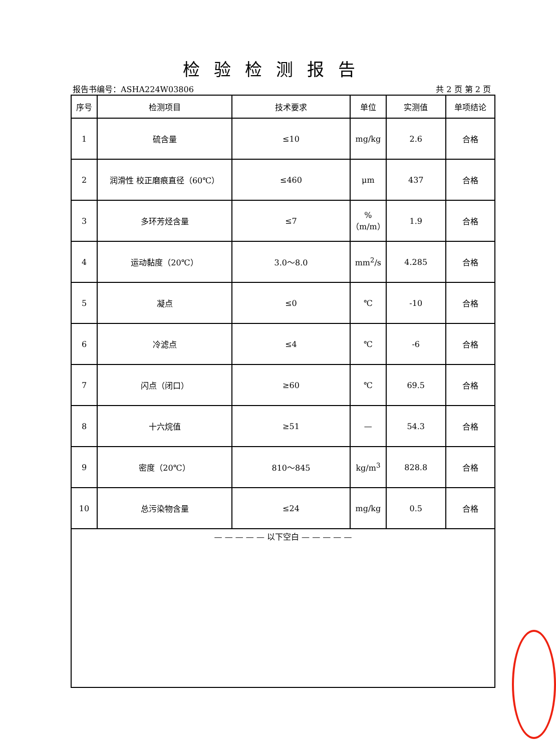检验检测报告
报告书编号：ASHA224W03806 共 2 页 第 2 页
| 序号 | 检测项目 | 技术要求 | 单位 | 实测值 | 单项结论 |
| --- | --- | --- | --- | --- | --- |
| 1 | 硫含量 | ≤10 | mg/kg | 2.6 | 合格 |
| 2 | 润滑性 校正磨痕直径（60℃） | ≤460 | μm | 437 | 合格 |
| 3 | 多环芳烃含量 | ≤7 | % （m/m） | 1.9 | 合格 |
| 4 | 运动黏度（20℃） | 3.0～8.0 | mm<sup>2</sup>/s | 4.285 | 合格 |
| 5 | 凝点 | ≤0 | ℃ | -10 | 合格 |
| 6 | 冷滤点 | ≤4 | ℃ | -6 | 合格 |
| 7 | 闪点（闭口） | ≥60 | ℃ | 69.5 | 合格 |
| 8 | 十六烷值 | ≥51 | — | 54.3 | 合格 |
| 9 | 密度（20℃） | 810～845 | kg/m<sup>3</sup> | 828.8 | 合格 |
| 10 | 总污染物含量 | ≤24 | mg/kg | 0.5 | 合格 |
| — — — — — 以下空白 — — — — — | | | | | |